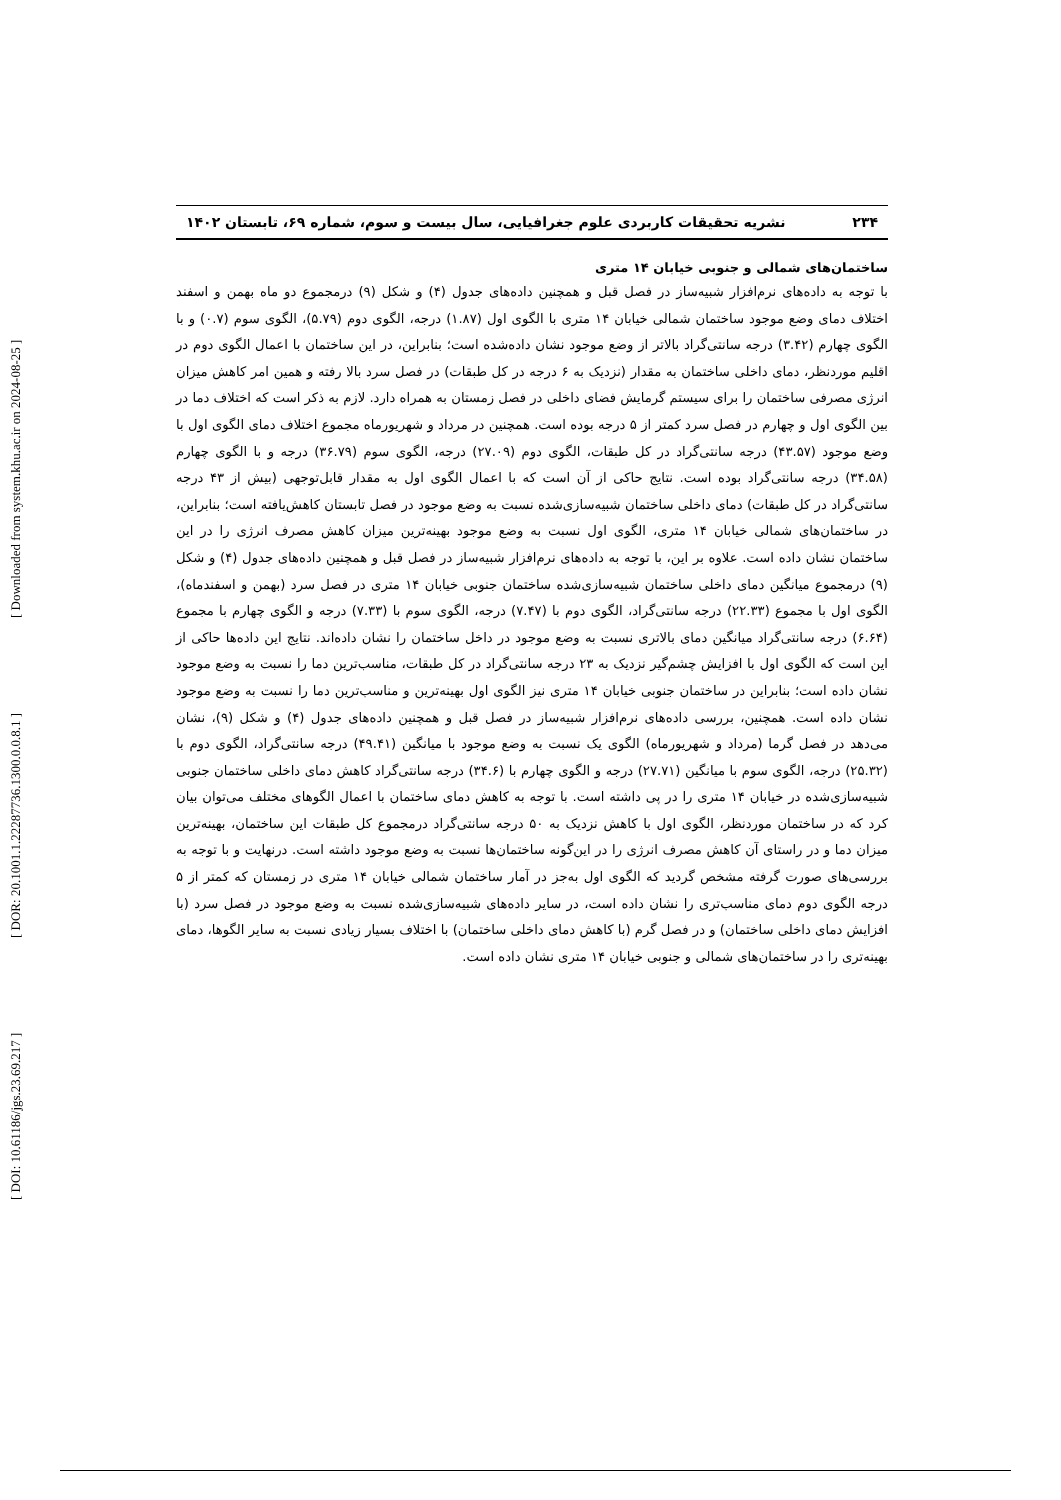[ DOI: 10.61186/jgs.23.69.217 ] [ DOR: 20.1001.1.22287736.1300.0.0.8.1 ] [ Downloaded from system.khu.ac.ir on 2024-08-25 ]
۲۳۴ نشریه تحقیقات کاربردی علوم جغرافیایی، سال بیست و سوم، شماره ۶۹، تابستان ۱۴۰۲
ساختمان‌های شمالی و جنوبی خیابان ۱۴ متری
با توجه به داده‌های نرم‌افزار شبیه‌ساز در فصل قبل و همچنین داده‌های جدول (۴) و شکل (۹) درمجموع دو ماه بهمن و اسفند اختلاف دمای وضع موجود ساختمان شمالی خیابان ۱۴ متری با الگوی اول (۱.۸۷) درجه، الگوی دوم (۵.۷۹)، الگوی سوم (۰.۷) و با الگوی چهارم (۳.۴۲) درجه سانتی‌گراد بالاتر از وضع موجود نشان داده‌شده است؛ بنابراین، در این ساختمان با اعمال الگوی دوم در اقلیم موردنظر، دمای داخلی ساختمان به مقدار (نزدیک به ۶ درجه در کل طبقات) در فصل سرد بالا رفته و همین امر کاهش میزان انرژی مصرفی ساختمان را برای سیستم گرمایش فضای داخلی در فصل زمستان به همراه دارد. لازم به ذکر است که اختلاف دما در بین الگوی اول و چهارم در فصل سرد کمتر از ۵ درجه بوده است. همچنین در مرداد و شهریورماه مجموع اختلاف دمای الگوی اول با وضع موجود (۴۳.۵۷) درجه سانتی‌گراد در کل طبقات، الگوی دوم (۲۷.۰۹) درجه، الگوی سوم (۳۶.۷۹) درجه و با الگوی چهارم (۳۴.۵۸) درجه سانتی‌گراد بوده است. نتایج حاکی از آن است که با اعمال الگوی اول به مقدار قابل‌توجهی (بیش از ۴۳ درجه سانتی‌گراد در کل طبقات) دمای داخلی ساختمان شبیه‌سازی‌شده نسبت به وضع موجود در فصل تابستان کاهش‌یافته است؛ بنابراین، در ساختمان‌های شمالی خیابان ۱۴ متری، الگوی اول نسبت به وضع موجود بهینه‌ترین میزان کاهش مصرف انرژی را در این ساختمان نشان داده است. علاوه بر این، با توجه به داده‌های نرم‌افزار شبیه‌ساز در فصل قبل و همچنین داده‌های جدول (۴) و شکل (۹) درمجموع میانگین دمای داخلی ساختمان شبیه‌سازی‌شده ساختمان جنوبی خیابان ۱۴ متری در فصل سرد (بهمن و اسفندماه)، الگوی اول با مجموع (۲۲.۳۳) درجه سانتی‌گراد، الگوی دوم با (۷.۴۷) درجه، الگوی سوم با (۷.۳۳) درجه و الگوی چهارم با مجموع (۶.۶۴) درجه سانتی‌گراد میانگین دمای بالاتری نسبت به وضع موجود در داخل ساختمان را نشان داده‌اند. نتایج این داده‌ها حاکی از این است که الگوی اول با افزایش چشم‌گیر نزدیک به ۲۳ درجه سانتی‌گراد در کل طبقات، مناسب‌ترین دما را نسبت به وضع موجود نشان داده است؛ بنابراین در ساختمان جنوبی خیابان ۱۴ متری نیز الگوی اول بهینه‌ترین و مناسب‌ترین دما را نسبت به وضع موجود نشان داده است. همچنین، بررسی داده‌های نرم‌افزار شبیه‌ساز در فصل قبل و همچنین داده‌های جدول (۴) و شکل (۹)، نشان می‌دهد در فصل گرما (مرداد و شهریورماه) الگوی یک نسبت به وضع موجود با میانگین (۴۹.۴۱) درجه سانتی‌گراد، الگوی دوم با (۲۵.۳۲) درجه، الگوی سوم با میانگین (۲۷.۷۱) درجه و الگوی چهارم با (۳۴.۶) درجه سانتی‌گراد کاهش دمای داخلی ساختمان جنوبی شبیه‌سازی‌شده در خیابان ۱۴ متری را در پی داشته است. با توجه به کاهش دمای ساختمان با اعمال الگوهای مختلف می‌توان بیان کرد که در ساختمان موردنظر، الگوی اول با کاهش نزدیک به ۵۰ درجه سانتی‌گراد درمجموع کل طبقات این ساختمان، بهینه‌ترین میزان دما و در راستای آن کاهش مصرف انرژی را در این‌گونه ساختمان‌ها نسبت به وضع موجود داشته است. درنهایت و با توجه به بررسی‌های صورت گرفته مشخص گردید که الگوی اول به‌جز در آمار ساختمان شمالی خیابان ۱۴ متری در زمستان که کمتر از ۵ درجه الگوی دوم دمای مناسب‌تری را نشان داده است، در سایر داده‌های شبیه‌سازی‌شده نسبت به وضع موجود در فصل سرد (با افزایش دمای داخلی ساختمان) و در فصل گرم (با کاهش دمای داخلی ساختمان) با اختلاف بسیار زیادی نسبت به سایر الگوها، دمای بهینه‌تری را در ساختمان‌های شمالی و جنوبی خیابان ۱۴ متری نشان داده است.